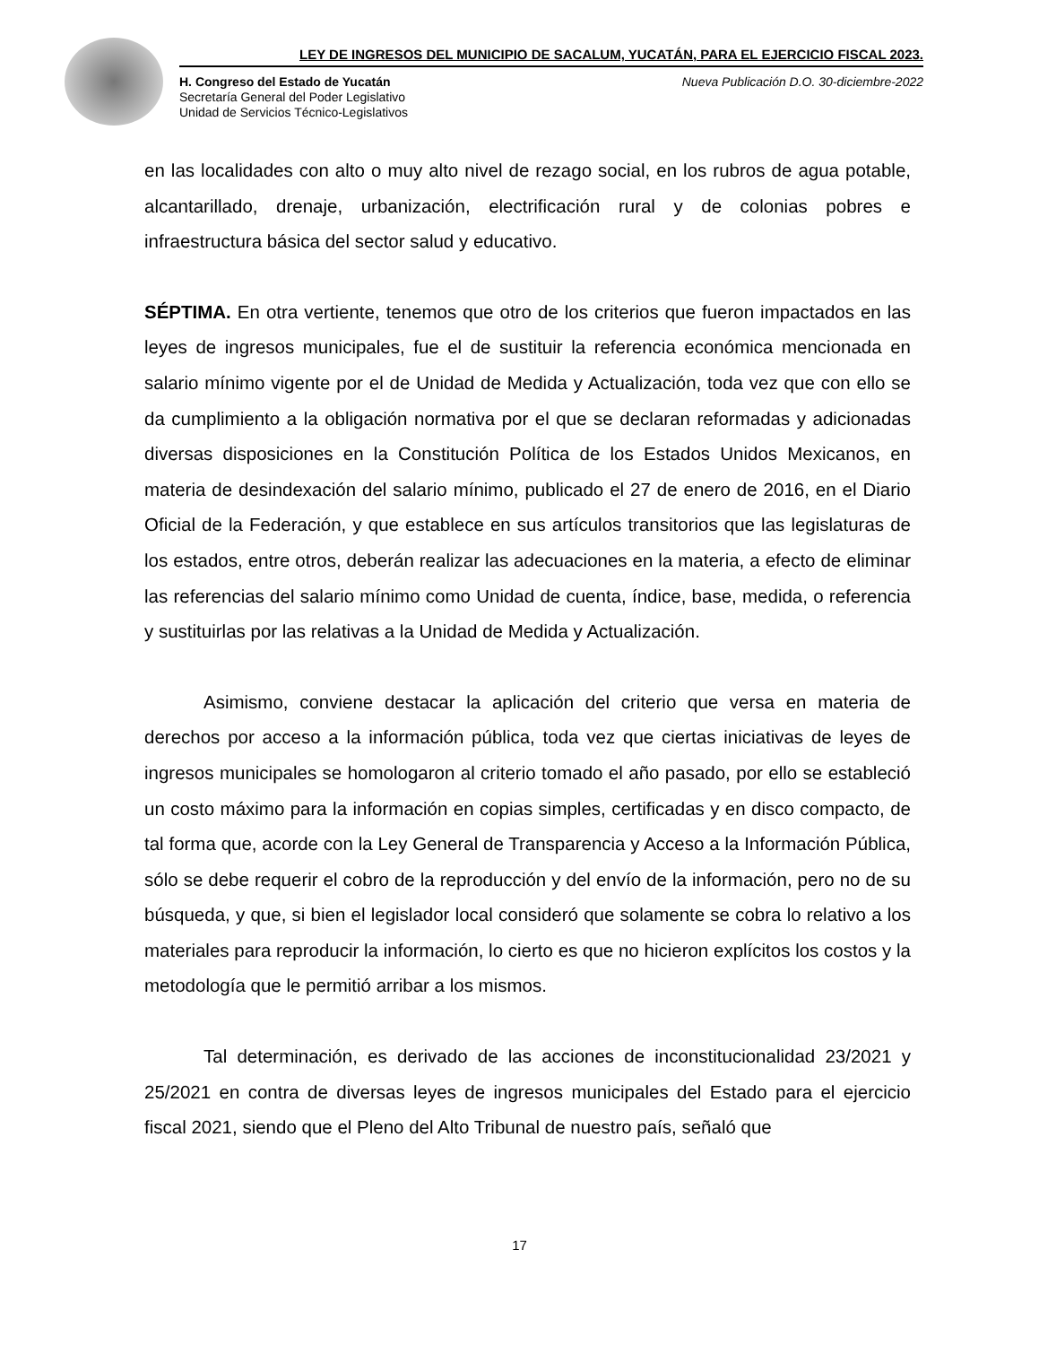LEY DE INGRESOS DEL MUNICIPIO DE SACALUM, YUCATÁN, PARA EL EJERCICIO FISCAL 2023.
H. Congreso del Estado de Yucatán
Secretaría General del Poder Legislativo
Unidad de Servicios Técnico-Legislativos
Nueva Publicación D.O. 30-diciembre-2022
en las localidades con alto o muy alto nivel de rezago social, en los rubros de agua potable, alcantarillado, drenaje, urbanización, electrificación rural y de colonias pobres e infraestructura básica del sector salud y educativo.
SÉPTIMA. En otra vertiente, tenemos que otro de los criterios que fueron impactados en las leyes de ingresos municipales, fue el de sustituir la referencia económica mencionada en salario mínimo vigente por el de Unidad de Medida y Actualización, toda vez que con ello se da cumplimiento a la obligación normativa por el que se declaran reformadas y adicionadas diversas disposiciones en la Constitución Política de los Estados Unidos Mexicanos, en materia de desindexación del salario mínimo, publicado el 27 de enero de 2016, en el Diario Oficial de la Federación, y que establece en sus artículos transitorios que las legislaturas de los estados, entre otros, deberán realizar las adecuaciones en la materia, a efecto de eliminar las referencias del salario mínimo como Unidad de cuenta, índice, base, medida, o referencia y sustituirlas por las relativas a la Unidad de Medida y Actualización.
Asimismo, conviene destacar la aplicación del criterio que versa en materia de derechos por acceso a la información pública, toda vez que ciertas iniciativas de leyes de ingresos municipales se homologaron al criterio tomado el año pasado, por ello se estableció un costo máximo para la información en copias simples, certificadas y en disco compacto, de tal forma que, acorde con la Ley General de Transparencia y Acceso a la Información Pública, sólo se debe requerir el cobro de la reproducción y del envío de la información, pero no de su búsqueda, y que, si bien el legislador local consideró que solamente se cobra lo relativo a los materiales para reproducir la información, lo cierto es que no hicieron explícitos los costos y la metodología que le permitió arribar a los mismos.
Tal determinación, es derivado de las acciones de inconstitucionalidad 23/2021 y 25/2021 en contra de diversas leyes de ingresos municipales del Estado para el ejercicio fiscal 2021, siendo que el Pleno del Alto Tribunal de nuestro país, señaló que
17